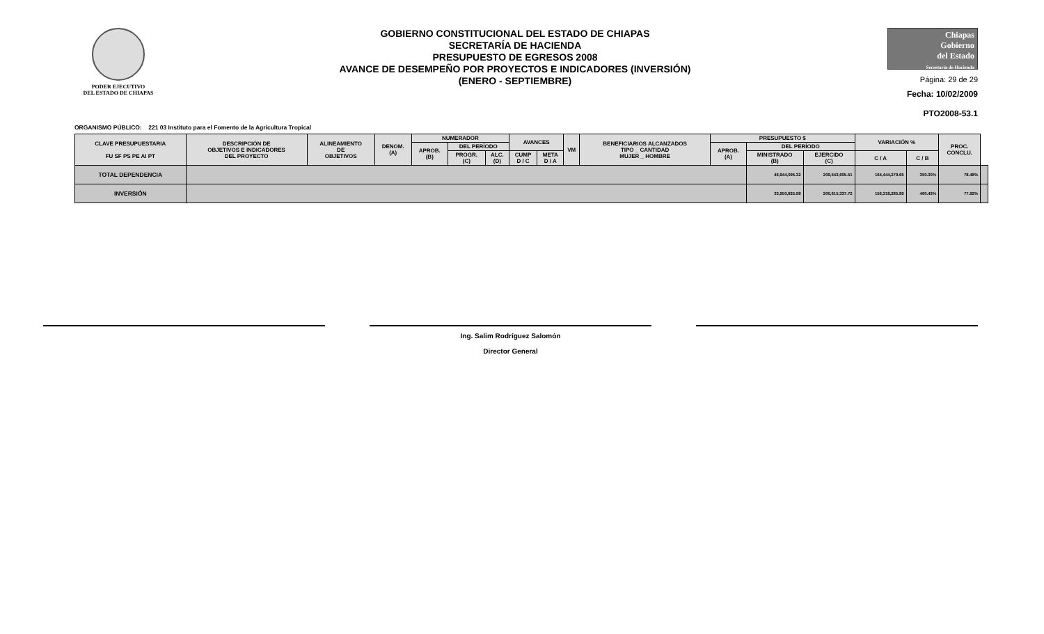PODER EJECUTIVO
DEL ESTADO DE CHIAPAS
GOBIERNO CONSTITUCIONAL DEL ESTADO DE CHIAPAS
SECRETARÍA DE HACIENDA
PRESUPUESTO DE EGRESOS 2008
AVANCE DE DESEMPEÑO POR PROYECTOS E INDICADORES (INVERSIÓN)
(ENERO - SEPTIEMBRE)
Chiapas
Gobierno
del Estado
Secretaría de Hacienda
Página: 29 de 29
Fecha: 10/02/2009
PTO2008-53.1
ORGANISMO PÚBLICO: 221 03 Instituto para el Fomento de la Agricultura Tropical
| CLAVE PRESUPUESTARIA FU SF PS PE AI PT | DESCRIPCIÓN DE OBJETIVOS E INDICADORES DEL PROYECTO | ALINEAMIENTO DE OBJETIVOS | DENOM. (A) | NUMERADOR | | | AVANCES | | VM | BENEFICIARIOS ALCANZADOS TIPO _ CANTIDAD MUJER _ HOMBRE | PRESUPUESTO $ | | | VARIACIÓN % | | PROC. CONCLU. | |
| --- | --- | --- | --- | --- | --- | --- | --- | --- | --- | --- | --- | --- | --- | --- | --- | --- | --- |
| | | | | APROB. (B) | DEL PERÍODO | | | | | | APROB. (A) | DEL PERÍODO | | | | | |
| | | | | | PROGR. (C) | ALC. (D) | CUMP D / C | META D / A | | | | MINISTRADO (B) | EJERCIDO (C) | C / A | C / B | | |
| TOTAL DEPENDENCIA | | | | | | | | | | | | 46,944,095.32 | 209,543,605.51 | 164,444,279.65 | 350.30% | 78.48% | |
| INVERSIÓN | | | | | | | | | | | | 33,950,825.98 | 200,615,337.72 | 156,318,285.89 | 460.43% | 77.92% | |
Ing. Salim Rodríguez Salomón
Director General